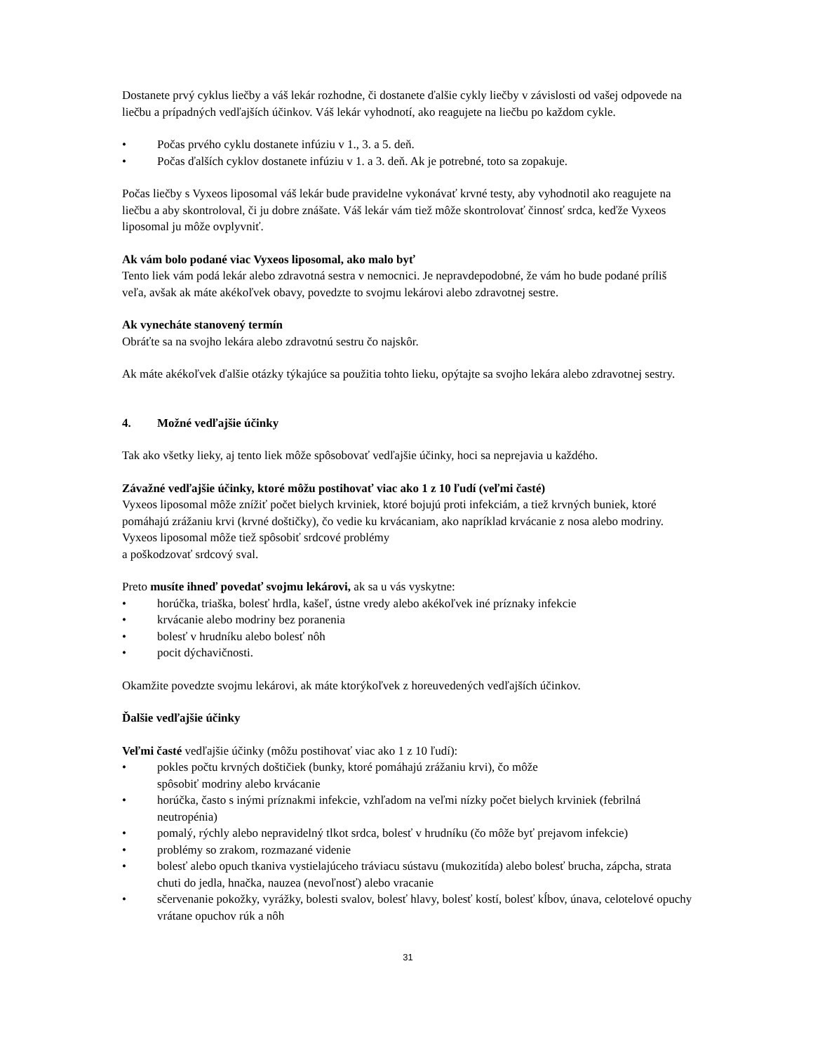Dostanete prvý cyklus liečby a váš lekár rozhodne, či dostanete ďalšie cykly liečby v závislosti od vašej odpovede na liečbu a prípadných vedľajších účinkov. Váš lekár vyhodnotí, ako reagujete na liečbu po každom cykle.
• Počas prvého cyklu dostanete infúziu v 1., 3. a 5. deň.
• Počas ďalších cyklov dostanete infúziu v 1. a 3. deň. Ak je potrebné, toto sa zopakuje.
Počas liečby s Vyxeos liposomal váš lekár bude pravidelne vykonávať krvné testy, aby vyhodnotil ako reagujete na liečbu a aby skontroloval, či ju dobre znášate. Váš lekár vám tiež môže skontrolovať činnosť srdca, keďže Vyxeos liposomal ju môže ovplyvniť.
Ak vám bolo podané viac Vyxeos liposomal, ako malo byť
Tento liek vám podá lekár alebo zdravotná sestra v nemocnici. Je nepravdepodobné, že vám ho bude podané príliš veľa, avšak ak máte akékoľvek obavy, povedzte to svojmu lekárovi alebo zdravotnej sestre.
Ak vynecháte stanovený termín
Obráťte sa na svojho lekára alebo zdravotnú sestru čo najskôr.
Ak máte akékoľvek ďalšie otázky týkajúce sa použitia tohto lieku, opýtajte sa svojho lekára alebo zdravotnej sestry.
4. Možné vedľajšie účinky
Tak ako všetky lieky, aj tento liek môže spôsobovať vedľajšie účinky, hoci sa neprejavia u každého.
Závažné vedľajšie účinky, ktoré môžu postihovať viac ako 1 z 10 ľudí (veľmi časté)
Vyxeos liposomal môže znížiť počet bielych krviniek, ktoré bojujú proti infekciám, a tiež krvných buniek, ktoré pomáhajú zrážaniu krvi (krvné doštičky), čo vedie ku krvácaniam, ako napríklad krvácanie z nosa alebo modriny. Vyxeos liposomal môže tiež spôsobiť srdcové problémy
a poškodzovať srdcový sval.
Preto musíte ihneď povedať svojmu lekárovi, ak sa u vás vyskytne:
• horúčka, triaška, bolesť hrdla, kašeľ, ústne vredy alebo akékoľvek iné príznaky infekcie
• krvácanie alebo modriny bez poranenia
• bolesť v hrudníku alebo bolesť nôh
• pocit dýchavičnosti.
Okamžite povedzte svojmu lekárovi, ak máte ktorýkoľvek z horeuvedených vedľajších účinkov.
Ďalšie vedľajšie účinky
Veľmi časté vedľajšie účinky (môžu postihovať viac ako 1 z 10 ľudí):
• pokles počtu krvných doštičiek (bunky, ktoré pomáhajú zrážaniu krvi), čo môže
spôsobiť modriny alebo krvácanie
• horúčka, často s inými príznakmi infekcie, vzhľadom na veľmi nízky počet bielych krviniek (febrilná neutropénia)
• pomalý, rýchly alebo nepravidelný tlkot srdca, bolesť v hrudníku (čo môže byť prejavom infekcie)
• problémy so zrakom, rozmazané videnie
• bolesť alebo opuch tkaniva vystielajúceho tráviacu sústavu (mukozitída) alebo bolesť brucha, zápcha, strata chuti do jedla, hnačka, nauzea (nevoľnosť) alebo vracanie
• sčervenanie pokožky, vyrážky, bolesti svalov, bolesť hlavy, bolesť kostí, bolesť kĺbov, únava, celotelové opuchy vrátane opuchov rúk a nôh
31